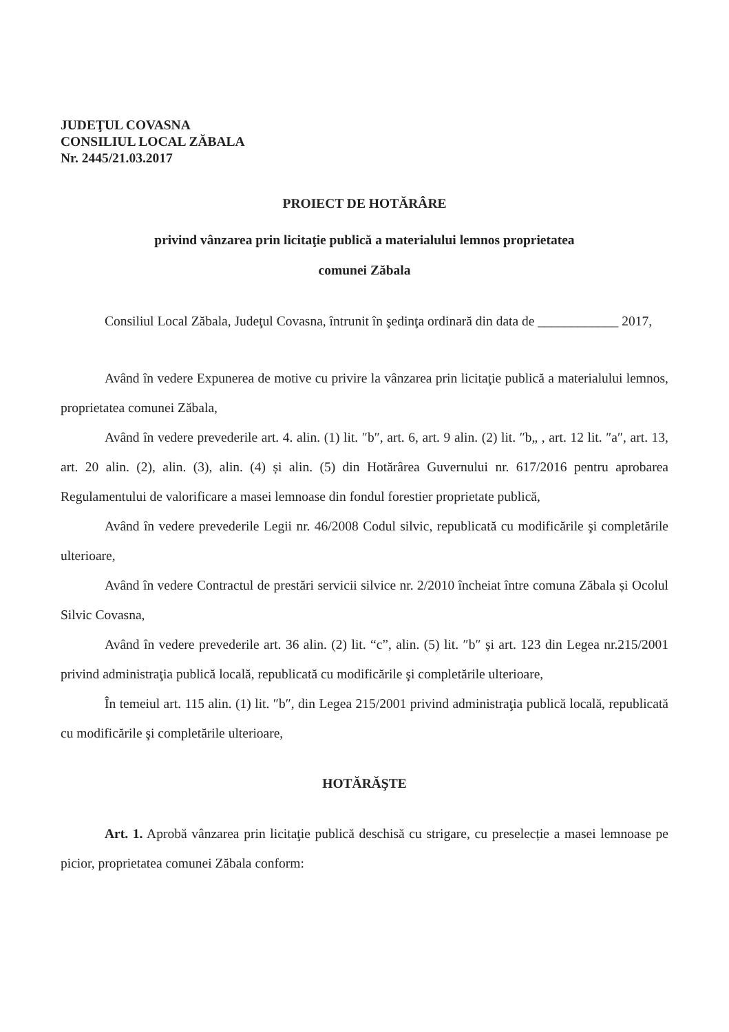JUDEŢUL COVASNA
CONSILIUL LOCAL ZĂBALA
Nr. 2445/21.03.2017
PROIECT DE HOTĂRÂRE
privind vânzarea prin licitaţie publică a materialului lemnos proprietatea
comunei Zăbala
Consiliul Local Zăbala, Judeţul Covasna, întrunit în şedinţa ordinară din data de ____________ 2017,
Având în vedere Expunerea de motive cu privire la vânzarea prin licitaţie publică a materialului lemnos, proprietatea comunei Zăbala,
Având în vedere prevederile art. 4. alin. (1) lit. ″b″, art. 6, art. 9 alin. (2) lit. ″b„ , art. 12 lit. ″a″, art. 13, art. 20 alin. (2), alin. (3), alin. (4) și alin. (5) din Hotărârea Guvernului nr. 617/2016 pentru aprobarea Regulamentului de valorificare a masei lemnoase din fondul forestier proprietate publică,
Având în vedere prevederile Legii nr. 46/2008 Codul silvic, republicată cu modificările şi completările ulterioare,
Având în vedere Contractul de prestări servicii silvice nr. 2/2010 încheiat între comuna Zăbala și Ocolul Silvic Covasna,
Având în vedere prevederile art. 36 alin. (2) lit. “c”, alin. (5) lit. ″b″ și art. 123 din Legea nr.215/2001 privind administraţia publică locală, republicată cu modificările şi completările ulterioare,
În temeiul art. 115 alin. (1) lit. ″b″, din Legea 215/2001 privind administraţia publică locală, republicată cu modificările şi completările ulterioare,
HOTĂRĂŞTE
Art. 1. Aprobă vânzarea prin licitaţie publică deschisă cu strigare, cu preselecție a masei lemnoase pe picior, proprietatea comunei Zăbala conform: